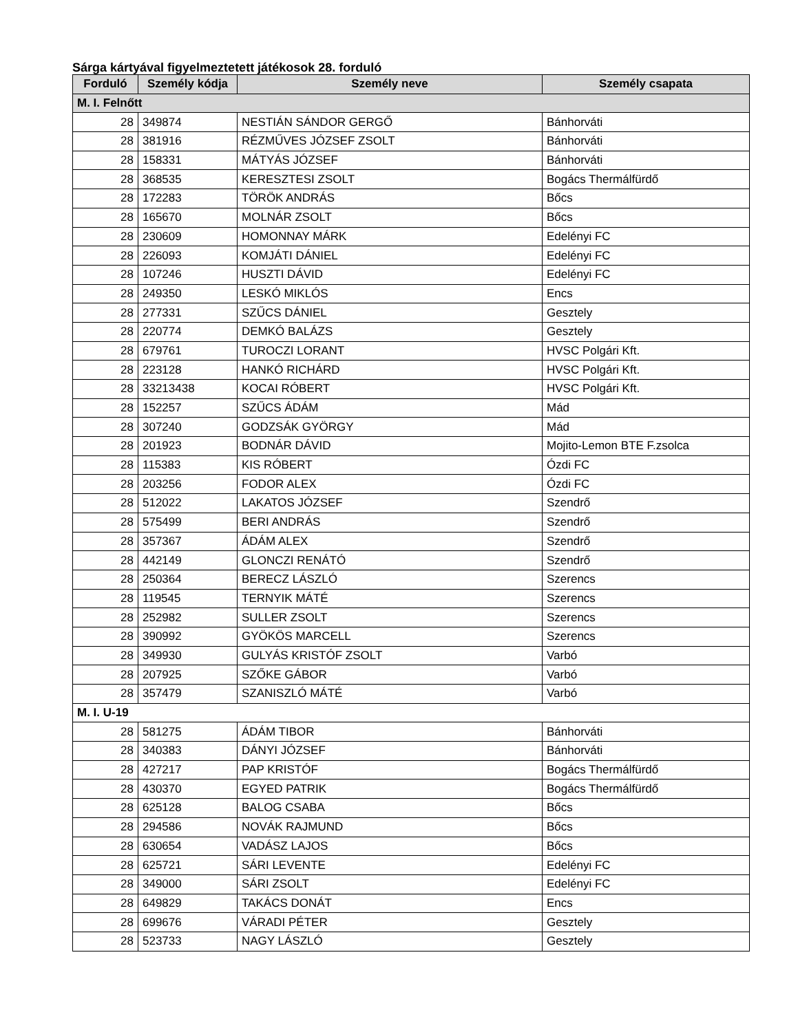Sárga kártyával figyelmeztetett játékosok 28. forduló
| Forduló | Személy kódja | Személy neve | Személy csapata |
| --- | --- | --- | --- |
| M. I. Felnőtt | | | |
| 28 | 349874 | NESTIÁN SÁNDOR GERGŐ | Bánhorváti |
| 28 | 381916 | RÉZMŰVES JÓZSEF ZSOLT | Bánhorváti |
| 28 | 158331 | MÁTYÁS JÓZSEF | Bánhorváti |
| 28 | 368535 | KERESZTESI ZSOLT | Bogács Thermálfürdő |
| 28 | 172283 | TÖRÖK ANDRÁS | Bőcs |
| 28 | 165670 | MOLNÁR ZSOLT | Bőcs |
| 28 | 230609 | HOMONNAY MÁRK | Edelényi FC |
| 28 | 226093 | KOMJÁTI DÁNIEL | Edelényi FC |
| 28 | 107246 | HUSZTI DÁVID | Edelényi FC |
| 28 | 249350 | LESKÓ MIKLÓS | Encs |
| 28 | 277331 | SZŰCS DÁNIEL | Gesztely |
| 28 | 220774 | DEMKÓ BALÁZS | Gesztely |
| 28 | 679761 | TUROCZI LORANT | HVSC Polgári Kft. |
| 28 | 223128 | HANKÓ RICHÁRD | HVSC Polgári Kft. |
| 28 | 33213438 | KOCAI RÓBERT | HVSC Polgári Kft. |
| 28 | 152257 | SZŰCS ÁDÁM | Mád |
| 28 | 307240 | GODZSÁK GYÖRGY | Mád |
| 28 | 201923 | BODNÁR DÁVID | Mojito-Lemon BTE F.zsolca |
| 28 | 115383 | KIS RÓBERT | Ózdi FC |
| 28 | 203256 | FODOR ALEX | Ózdi FC |
| 28 | 512022 | LAKATOS JÓZSEF | Szendrő |
| 28 | 575499 | BERI ANDRÁS | Szendrő |
| 28 | 357367 | ÁDÁM ALEX | Szendrő |
| 28 | 442149 | GLONCZI RENÁTÓ | Szendrő |
| 28 | 250364 | BERECZ LÁSZLÓ | Szerencs |
| 28 | 119545 | TERNYIK MÁTÉ | Szerencs |
| 28 | 252982 | SULLER ZSOLT | Szerencs |
| 28 | 390992 | GYÖKÖS MARCELL | Szerencs |
| 28 | 349930 | GULYÁS KRISTÓF ZSOLT | Varbó |
| 28 | 207925 | SZŐKE GÁBOR | Varbó |
| 28 | 357479 | SZANISZLÓ MÁTÉ | Varbó |
| M. I. U-19 | | | |
| 28 | 581275 | ÁDÁM TIBOR | Bánhorváti |
| 28 | 340383 | DÁNYI JÓZSEF | Bánhorváti |
| 28 | 427217 | PAP KRISTÓF | Bogács Thermálfürdő |
| 28 | 430370 | EGYED PATRIK | Bogács Thermálfürdő |
| 28 | 625128 | BALOG CSABA | Bőcs |
| 28 | 294586 | NOVÁK RAJMUND | Bőcs |
| 28 | 630654 | VADÁSZ LAJOS | Bőcs |
| 28 | 625721 | SÁRI LEVENTE | Edelényi FC |
| 28 | 349000 | SÁRI ZSOLT | Edelényi FC |
| 28 | 649829 | TAKÁCS DONÁT | Encs |
| 28 | 699676 | VÁRADI PÉTER | Gesztely |
| 28 | 523733 | NAGY LÁSZLÓ | Gesztely |